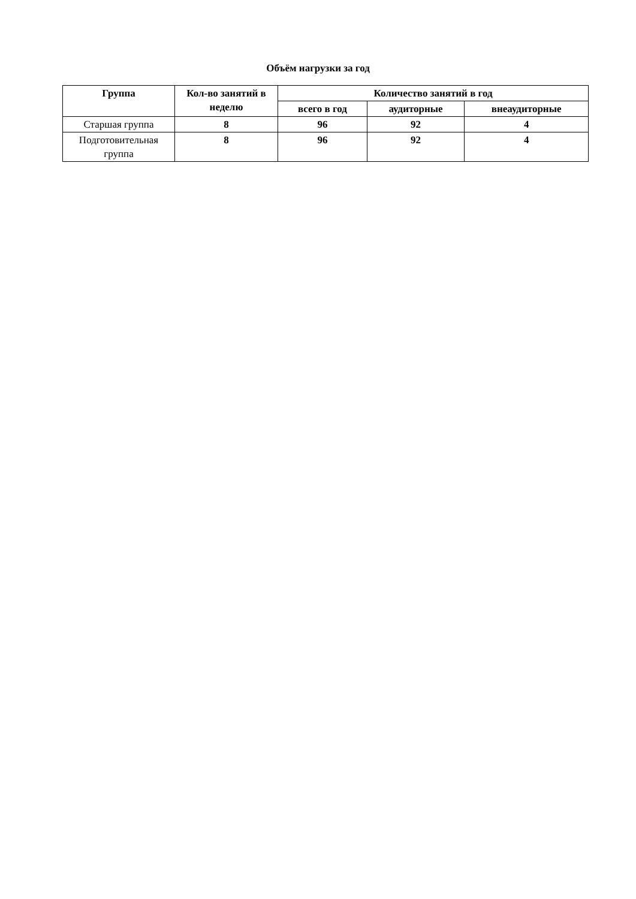Объём нагрузки за год
| Группа | Кол-во занятий в неделю | Количество занятий в год | | |
| --- | --- | --- | --- | --- |
| | | всего в год | аудиторные | внеаудиторные |
| Старшая группа | 8 | 96 | 92 | 4 |
| Подготовительная группа | 8 | 96 | 92 | 4 |